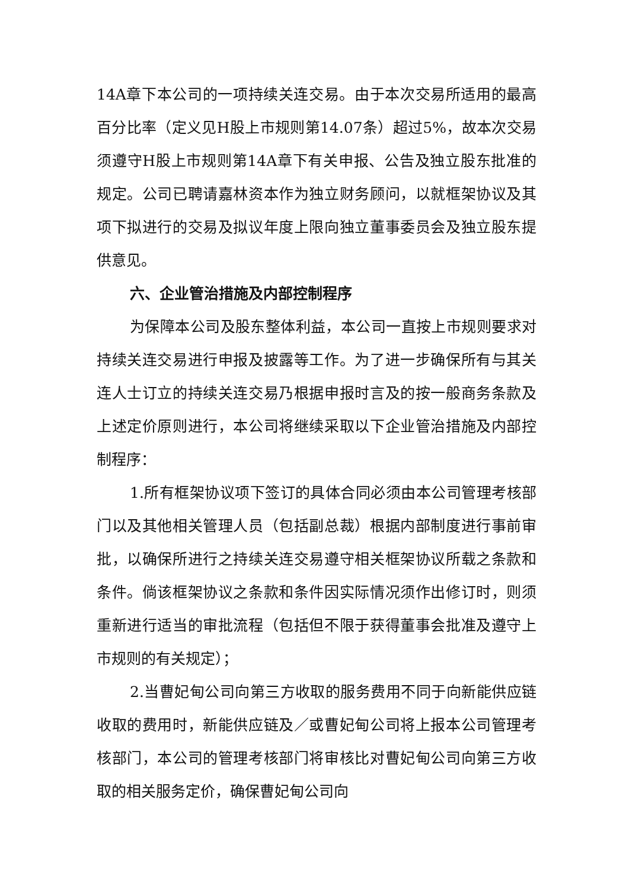14A章下本公司的一项持续关连交易。由于本次交易所适用的最高百分比率（定义见H股上市规则第14.07条）超过5%，故本次交易须遵守H股上市规则第14A章下有关申报、公告及独立股东批准的规定。公司已聘请嘉林资本作为独立财务顾问，以就框架协议及其项下拟进行的交易及拟议年度上限向独立董事委员会及独立股东提供意见。
六、企业管治措施及内部控制程序
为保障本公司及股东整体利益，本公司一直按上市规则要求对持续关连交易进行申报及披露等工作。为了进一步确保所有与其关连人士订立的持续关连交易乃根据申报时言及的按一般商务条款及上述定价原则进行，本公司将继续采取以下企业管治措施及内部控制程序：
1.所有框架协议项下签订的具体合同必须由本公司管理考核部门以及其他相关管理人员（包括副总裁）根据内部制度进行事前审批，以确保所进行之持续关连交易遵守相关框架协议所载之条款和条件。倘该框架协议之条款和条件因实际情况须作出修订时，则须重新进行适当的审批流程（包括但不限于获得董事会批准及遵守上市规则的有关规定）；
2.当曹妃甸公司向第三方收取的服务费用不同于向新能供应链收取的费用时，新能供应链及／或曹妃甸公司将上报本公司管理考核部门，本公司的管理考核部门将审核比对曹妃甸公司向第三方收取的相关服务定价，确保曹妃甸公司向